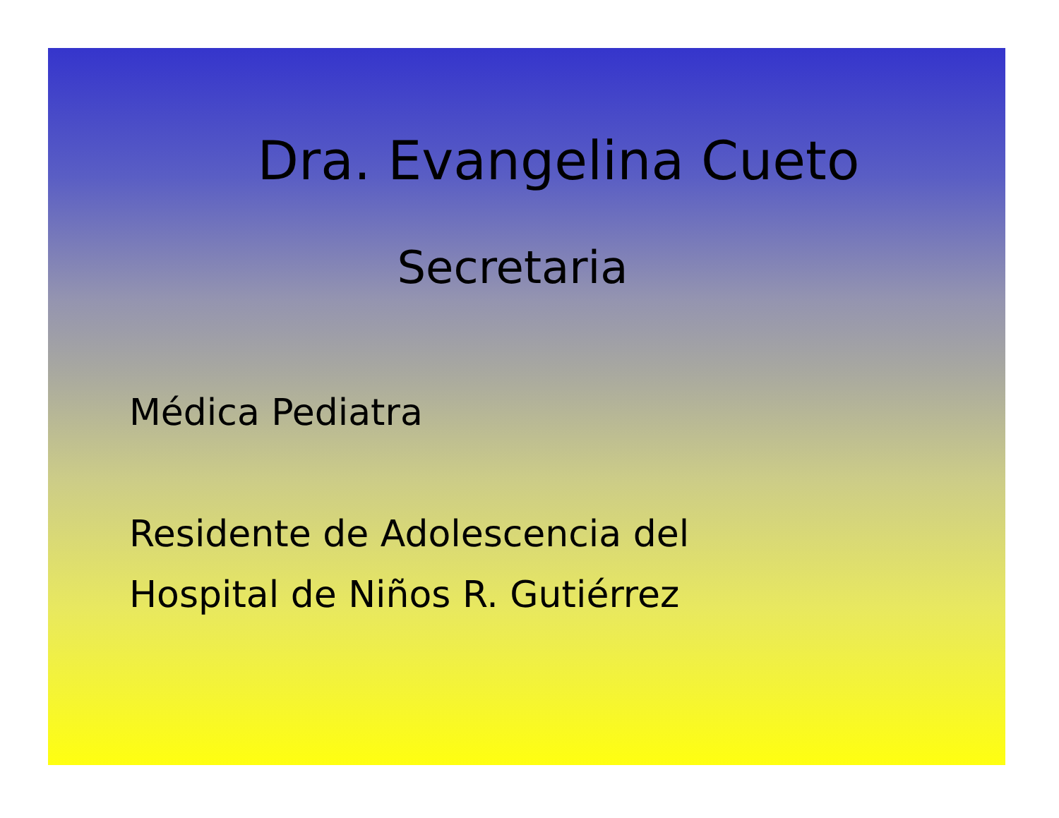Dra. Evangelina Cueto
Secretaria
Médica Pediatra
Residente de Adolescencia del
Hospital de Niños R. Gutiérrez